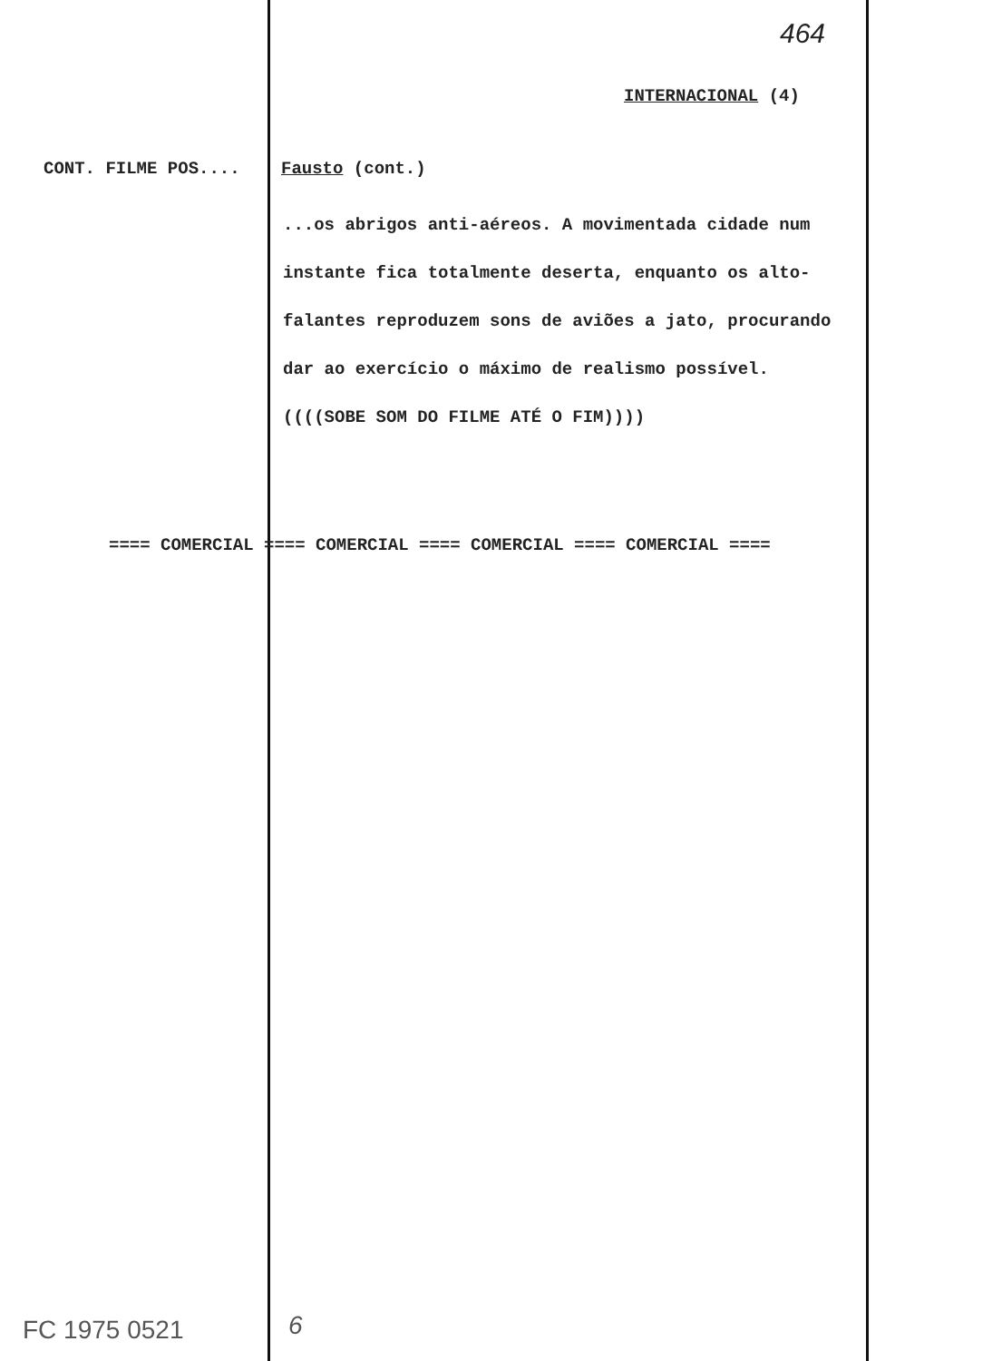464
INTERNACIONAL (4)
CONT. FILME POS.... Fausto (cont.)
...os abrigos anti-aéreos. A movimentada cidade num instante fica totalmente deserta, enquanto os alto-falantes reproduzem sons de aviões a jato, procurando dar ao exercício o máximo de realismo possível.
((((SOBE SOM DO FILME ATÉ O FIM))))
==== COMERCIAL ==== COMERCIAL ==== COMERCIAL ==== COMERCIAL ====
FC 1975 0521 6